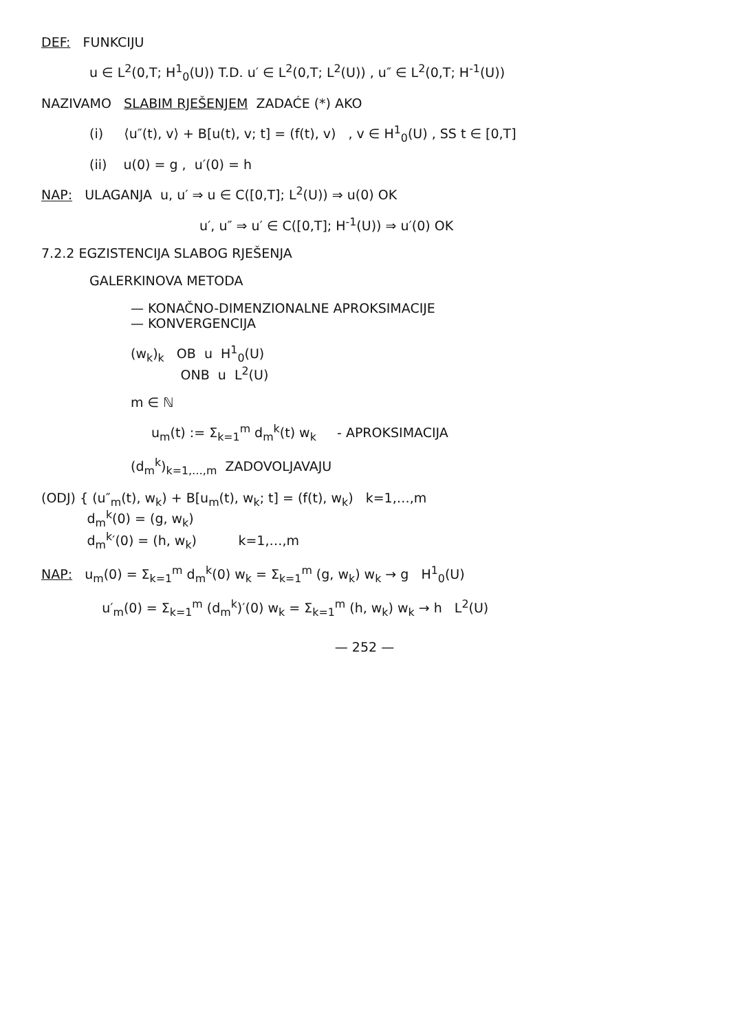DEF: FUNKCIJU
u ∈ L<sup>2</sup>(0,T; H<sup>1</sup><sub>0</sub>(U)) T.D. u′ ∈ L<sup>2</sup>(0,T; L<sup>2</sup>(U)) , u″ ∈ L<sup>2</sup>(0,T; H<sup>-1</sup>(U))
NAZIVAMO SLABIM RJEŠENJEM ZADAĆE (*) AKO
(i) ⟨u″(t), v⟩ + B[u(t), v; t] = (f(t), v) , v ∈ H<sup>1</sup><sub>0</sub>(U) , SS t ∈ [0,T]
(ii) u(0) = g , u′(0) = h
NAP: ULAGANJA u, u′ ⇒ u ∈ C([0,T]; L<sup>2</sup>(U)) ⇒ u(0) OK
u′, u″ ⇒ u′ ∈ C([0,T]; H<sup>-1</sup>(U)) ⇒ u′(0) OK
7.2.2 EGZISTENCIJA SLABOG RJEŠENJA
GALERKINOVA METODA
— KONAČNO-DIMENZIONALNE APROKSIMACIJE
— KONVERGENCIJA
(w<sub>k</sub>)<sub>k</sub> OB u H<sup>1</sup><sub>0</sub>(U)
ONB u L<sup>2</sup>(U)
m ∈ ℕ
u<sub>m</sub>(t) := Σ<sub>k=1</sub><sup>m</sup> d<sub>m</sub><sup>k</sup>(t) w<sub>k</sub> - APROKSIMACIJA
(d<sub>m</sub><sup>k</sup>)<sub>k=1,…,m</sub> ZADOVOLJAVAJU
(ODJ) { (u″<sub>m</sub>(t), w<sub>k</sub>) + B[u<sub>m</sub>(t), w<sub>k</sub>; t] = (f(t), w<sub>k</sub>) k=1,…,m
d<sub>m</sub><sup>k</sup>(0) = (g, w<sub>k</sub>)
d<sub>m</sub><sup>k</sup>′(0) = (h, w<sub>k</sub>) k=1,…,m
NAP: u<sub>m</sub>(0) = Σ<sub>k=1</sub><sup>m</sup> d<sub>m</sub><sup>k</sup>(0) w<sub>k</sub> = Σ<sub>k=1</sub><sup>m</sup> (g, w<sub>k</sub>) w<sub>k</sub> → g H<sup>1</sup><sub>0</sub>(U)
u′<sub>m</sub>(0) = Σ<sub>k=1</sub><sup>m</sup> (d<sub>m</sub><sup>k</sup>)′(0) w<sub>k</sub> = Σ<sub>k=1</sub><sup>m</sup> (h, w<sub>k</sub>) w<sub>k</sub> → h L<sup>2</sup>(U)
— 252 —